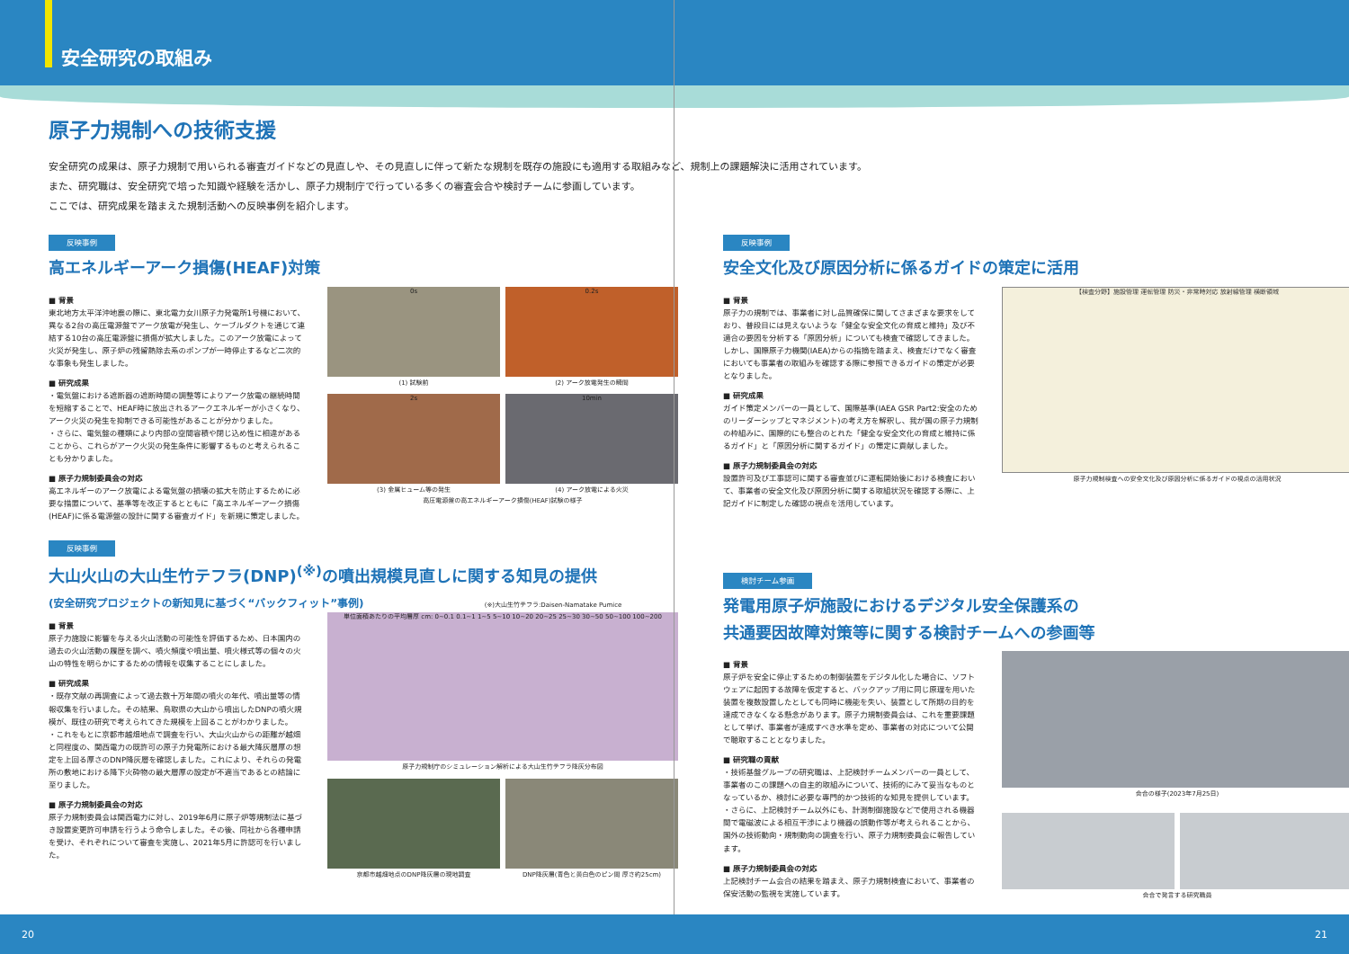安全研究の取組み
原子力規制への技術支援
安全研究の成果は、原子力規制で用いられる審査ガイドなどの見直しや、その見直しに伴って新たな規制を既存の施設にも適用する取組みなど、規制上の課題解決に活用されています。
また、研究職は、安全研究で培った知識や経験を活かし、原子力規制庁で行っている多くの審査会合や検討チームに参画しています。
ここでは、研究成果を踏まえた規制活動への反映事例を紹介します。
反映事例
高エネルギーアーク損傷(HEAF)対策
■ 背景
東北地方太平洋沖地震の際に、東北電力女川原子力発電所1号機において、異なる2台の高圧電源盤でアーク放電が発生し、ケーブルダクトを通じて連結する10台の高圧電源盤に損傷が拡大しました。このアーク放電によって火災が発生し、原子炉の残留熱除去系のポンプが一時停止するなど二次的な事象も発生しました。
■ 研究成果
・電気盤における遮断器の遮断時間の調整等によりアーク放電の継続時間を短縮することで、HEAF時に放出されるアークエネルギーが小さくなり、アーク火災の発生を抑制できる可能性があることが分かりました。
・さらに、電気盤の種類により内部の空間容積や閉じ込め性に相違があることから、これらがアーク火災の発生条件に影響するものと考えられることも分かりました。
■ 原子力規制委員会の対応
高エネルギーのアーク放電による電気盤の損壊の拡大を防止するために必要な措置について、基準等を改正するとともに「高エネルギーアーク損傷(HEAF)に係る電源盤の設計に関する審査ガイド」を新規に策定しました。
0s
(1) 試験前
0.2s
(2) アーク放電発生の瞬間
2s
(3) 金属ヒューム等の発生
10min
(4) アーク放電による火災
高圧電源盤の高エネルギーアーク損傷(HEAF)試験の様子
反映事例
大山火山の大山生竹テフラ(DNP)<sup>(※)</sup>の噴出規模見直しに関する知見の提供
(安全研究プロジェクトの新知見に基づく“バックフィット”事例) (※)大山生竹テフラ:Daisen-Namatake Pumice
■ 背景
原子力施設に影響を与える火山活動の可能性を評価するため、日本国内の過去の火山活動の履歴を調べ、噴火頻度や噴出量、噴火様式等の個々の火山の特性を明らかにするための情報を収集することにしました。
■ 研究成果
・既存文献の再調査によって過去数十万年間の噴火の年代、噴出量等の情報収集を行いました。その結果、鳥取県の大山から噴出したDNPの噴火規模が、既往の研究で考えられてきた規模を上回ることがわかりました。
・これをもとに京都市越畑地点で調査を行い、大山火山からの距離が越畑と同程度の、関西電力の既許可の原子力発電所における最大降灰層厚の想定を上回る厚さのDNP降灰層を確認しました。これにより、それらの発電所の敷地における降下火砕物の最大層厚の設定が不適当であるとの結論に至りました。
■ 原子力規制委員会の対応
原子力規制委員会は関西電力に対し、2019年6月に原子炉等規制法に基づき設置変更許可申請を行うよう命令しました。その後、同社から各種申請を受け、それぞれについて審査を実施し、2021年5月に許認可を行いました。
単位面積あたりの平均層厚 cm: 0~0.1 0.1~1 1~5 5~10 10~20 20~25 25~30 30~50 50~100 100~200
原子力規制庁のシミュレーション解析による大山生竹テフラ降灰分布図
京都市越畑地点のDNP降灰層の現地調査
DNP降灰層(青色と黄白色のピン間 厚さ約25cm)
反映事例
安全文化及び原因分析に係るガイドの策定に活用
■ 背景
原子力の規制では、事業者に対し品質確保に関してさまざまな要求をしており、普段目には見えないような「健全な安全文化の育成と維持」及び不適合の要因を分析する「原因分析」についても検査で確認してきました。しかし、国際原子力機関(IAEA)からの指摘を踏まえ、検査だけでなく審査においても事業者の取組みを確認する際に参照できるガイドの策定が必要となりました。
■ 研究成果
ガイド策定メンバーの一員として、国際基準(IAEA GSR Part2:安全のためのリーダーシップとマネジメント)の考え方を解釈し、我が国の原子力規制の枠組みに、国際的にも整合のとれた「健全な安全文化の育成と維持に係るガイド」と「原因分析に関するガイド」の策定に貢献しました。
■ 原子力規制委員会の対応
設置許可及び工事認可に関する審査並びに運転開始後における検査において、事業者の安全文化及び原因分析に関する取組状況を確認する際に、上記ガイドに制定した確認の視点を活用しています。
【検査分野】施設管理 運転管理 防災・非常時対応 放射線管理 横断領域
原子力規制検査への安全文化及び原因分析に係るガイドの視点の活用状況
検討チーム参画
発電用原子炉施設におけるデジタル安全保護系の
共通要因故障対策等に関する検討チームへの参画等
■ 背景
原子炉を安全に停止するための制御装置をデジタル化した場合に、ソフトウェアに起因する故障を仮定すると、バックアップ用に同じ原理を用いた装置を複数設置したとしても同時に機能を失い、装置として所期の目的を達成できなくなる懸念があります。原子力規制委員会は、これを重要課題として挙げ、事業者が達成すべき水準を定め、事業者の対応について公開で聴取することとなりました。
■ 研究職の貢献
・技術基盤グループの研究職は、上記検討チームメンバーの一員として、事業者のこの課題への自主的取組みについて、技術的にみて妥当なものとなっているか、検討に必要な専門的かつ技術的な知見を提供しています。
・さらに、上記検討チーム以外にも、計測制御施設などで使用される機器間で電磁波による相互干渉により機器の誤動作等が考えられることから、国外の技術動向・規制動向の調査を行い、原子力規制委員会に報告しています。
■ 原子力規制委員会の対応
上記検討チーム会合の結果を踏まえ、原子力規制検査において、事業者の保安活動の監視を実施しています。
会合の様子(2023年7月25日)
会合で発言する研究職員
20 21